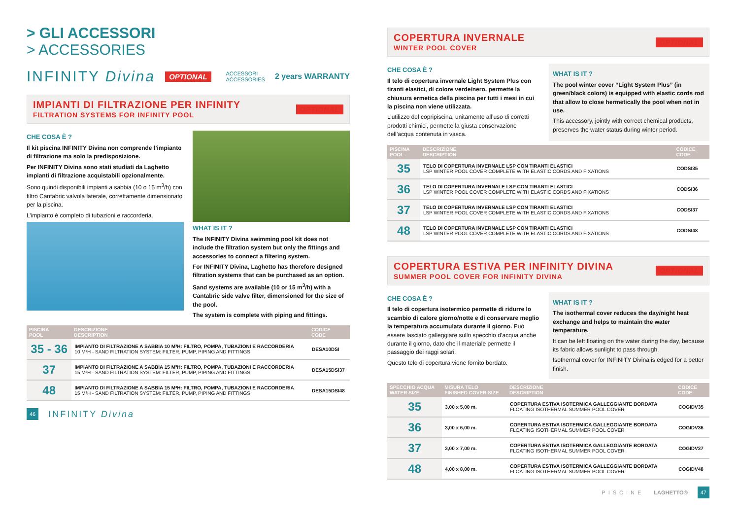> GLI ACCESSORI
> ACCESSORIES
INFINITY Divina OPTIONAL ACCESSORI
ACCESSORIES 2 years WARRANTY
IMPIANTI DI FILTRAZIONE PER INFINITY
FILTRATION SYSTEMS FOR INFINITY POOL
OPTIONAL
CHE COSA È ?
Il kit piscina INFINITY Divina non comprende l’impianto di filtrazione ma solo la predisposizione.
Per INFINITY Divina sono stati studiati da Laghetto impianti di filtrazione acquistabili opzionalmente.
Sono quindi disponibili impianti a sabbia (10 o 15 m<sup>3</sup>/h) con filtro Cantabric valvola laterale, correttamente dimensionato per la piscina.
L’impianto è completo di tubazioni e raccorderia.
WHAT IS IT ?
The INFINITY Divina swimming pool kit does not include the filtration system but only the fittings and accessories to connect a filtering system.
For INFINITY Divina, Laghetto has therefore designed filtration systems that can be purchased as an option.
Sand systems are available (10 or 15 m<sup>3</sup>/h) with a Cantabric side valve filter, dimensioned for the size of the pool.
The system is complete with piping and fittings.
| PISCINA POOL | DESCRIZIONE DESCRIPTION | CODICE CODE |
| --- | --- | --- |
| 35 - 36 | IMPIANTO DI FILTRAZIONE A SABBIA 10 M³H: FILTRO, POMPA, TUBAZIONI E RACCORDERIA 10 M³H - SAND FILTRATION SYSTEM: FILTER, PUMP, PIPING AND FITTINGS | DESA10DSI |
| 37 | IMPIANTO DI FILTRAZIONE A SABBIA 15 M³H: FILTRO, POMPA, TUBAZIONI E RACCORDERIA 15 M³H - SAND FILTRATION SYSTEM: FILTER, PUMP, PIPING AND FITTINGS | DESA15DSI37 |
| 48 | IMPIANTO DI FILTRAZIONE A SABBIA 15 M³H: FILTRO, POMPA, TUBAZIONI E RACCORDERIA 15 M³H - SAND FILTRATION SYSTEM: FILTER, PUMP, PIPING AND FITTINGS | DESA15DSI48 |
46 INFINITY Divina
COPERTURA INVERNALE
WINTER POOL COVER
OPTIONAL
CHE COSA È ?
Il telo di copertura invernale Light System Plus con tiranti elastici, di colore verde/nero, permette la chiusura ermetica della piscina per tutti i mesi in cui la piscina non viene utilizzata.
L’utilizzo del copripiscina, unitamente all’uso di corretti prodotti chimici, permette la giusta conservazione dell’acqua contenuta in vasca.
WHAT IS IT ?
The pool winter cover “Light System Plus” (in green/black colors) is equipped with elastic cords rod that allow to close hermetically the pool when not in use.
This accessory, jointly with correct chemical products, preserves the water status during winter period.
| PISCINA POOL | DESCRIZIONE DESCRIPTION | CODICE CODE |
| --- | --- | --- |
| 35 | TELO DI COPERTURA INVERNALE LSP CON TIRANTI ELASTICI LSP WINTER POOL COVER COMPLETE WITH ELASTIC CORDS AND FIXATIONS | CODSI35 |
| 36 | TELO DI COPERTURA INVERNALE LSP CON TIRANTI ELASTICI LSP WINTER POOL COVER COMPLETE WITH ELASTIC CORDS AND FIXATIONS | CODSI36 |
| 37 | TELO DI COPERTURA INVERNALE LSP CON TIRANTI ELASTICI LSP WINTER POOL COVER COMPLETE WITH ELASTIC CORDS AND FIXATIONS | CODSI37 |
| 48 | TELO DI COPERTURA INVERNALE LSP CON TIRANTI ELASTICI LSP WINTER POOL COVER COMPLETE WITH ELASTIC CORDS AND FIXATIONS | CODSI48 |
COPERTURA ESTIVA PER INFINITY DIVINA
SUMMER POOL COVER FOR INFINITY DIVINA
OPTIONAL
CHE COSA È ?
Il telo di copertura isotermico permette di ridurre lo scambio di calore giorno/notte e di conservare meglio la temperatura accumulata durante il giorno. Può essere lasciato galleggiare sullo specchio d’acqua anche durante il giorno, dato che il materiale permette il passaggio dei raggi solari.
Questo telo di copertura viene fornito bordato.
WHAT IS IT ?
The isothermal cover reduces the day/night heat exchange and helps to maintain the water temperature.
It can be left floating on the water during the day, because its fabric allows sunlight to pass through.
Isothermal cover for INFINITY Divina is edged for a better finish.
| SPECCHIO ACQUA WATER SIZE | MISURA TELO FINISHED COVER SIZE | DESCRIZIONE DESCRIPTION | CODICE CODE |
| --- | --- | --- | --- |
| 35 | 3,00 x 5,00 m. | COPERTURA ESTIVA ISOTERMICA GALLEGGIANTE BORDATA FLOATING ISOTHERMAL SUMMER POOL COVER | COGIDV35 |
| 36 | 3,00 x 6,00 m. | COPERTURA ESTIVA ISOTERMICA GALLEGGIANTE BORDATA FLOATING ISOTHERMAL SUMMER POOL COVER | COGIDV36 |
| 37 | 3,00 x 7,00 m. | COPERTURA ESTIVA ISOTERMICA GALLEGGIANTE BORDATA FLOATING ISOTHERMAL SUMMER POOL COVER | COGIDV37 |
| 48 | 4,00 x 8,00 m. | COPERTURA ESTIVA ISOTERMICA GALLEGGIANTE BORDATA FLOATING ISOTHERMAL SUMMER POOL COVER | COGIDV48 |
PISCINE LAGHETTO® 47